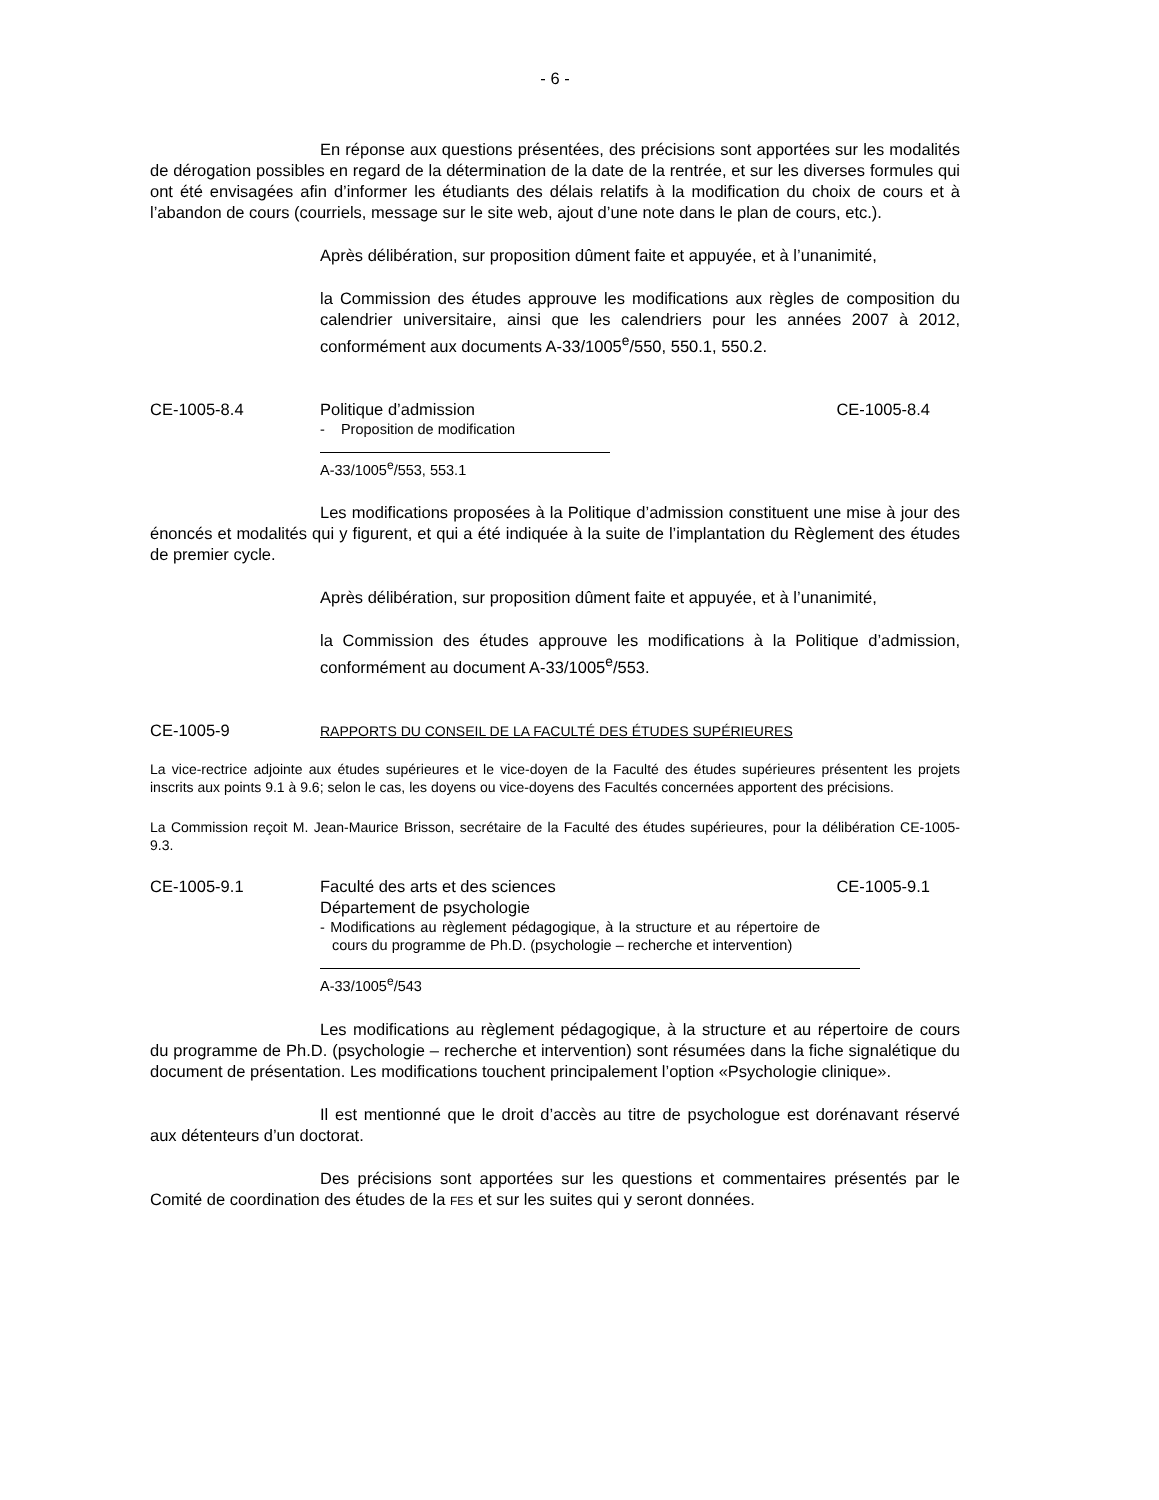- 6 -
En réponse aux questions présentées, des précisions sont apportées sur les modalités de dérogation possibles en regard de la détermination de la date de la rentrée, et sur les diverses formules qui ont été envisagées afin d’informer les étudiants des délais relatifs à la modification du choix de cours et à l’abandon de cours (courriels, message sur le site web, ajout d’une note dans le plan de cours, etc.).
Après délibération, sur proposition dûment faite et appuyée, et à l’unanimité,
la Commission des études approuve les modifications aux règles de composition du calendrier universitaire, ainsi que les calendriers pour les années 2007 à 2012, conformément aux documents A-33/1005<sup>e</sup>/550, 550.1, 550.2.
CE-1005-8.4 Politique d’admission
- Proposition de modification
CE-1005-8.4
A-33/1005<sup>e</sup>/553, 553.1
Les modifications proposées à la Politique d’admission constituent une mise à jour des énoncés et modalités qui y figurent, et qui a été indiquée à la suite de l’implantation du Règlement des études de premier cycle.
Après délibération, sur proposition dûment faite et appuyée, et à l’unanimité,
la Commission des études approuve les modifications à la Politique d’admission, conformément au document A-33/1005<sup>e</sup>/553.
CE-1005-9
RAPPORTS DU CONSEIL DE LA FACULTÉ DES ÉTUDES SUPÉRIEURES
La vice-rectrice adjointe aux études supérieures et le vice-doyen de la Faculté des études supérieures présentent les projets inscrits aux points 9.1 à 9.6; selon le cas, les doyens ou vice-doyens des Facultés concernées apportent des précisions.
La Commission reçoit M. Jean-Maurice Brisson, secrétaire de la Faculté des études supérieures, pour la délibération CE-1005-9.3.
CE-1005-9.1 Faculté des arts et des sciences
Département de psychologie
- Modifications au règlement pédagogique, à la structure et au répertoire de cours du programme de Ph.D. (psychologie – recherche et intervention)
CE-1005-9.1
A-33/1005<sup>e</sup>/543
Les modifications au règlement pédagogique, à la structure et au répertoire de cours du programme de Ph.D. (psychologie – recherche et intervention) sont résumées dans la fiche signalétique du document de présentation. Les modifications touchent principalement l’option «Psychologie clinique».
Il est mentionné que le droit d’accès au titre de psychologue est dorénavant réservé aux détenteurs d’un doctorat.
Des précisions sont apportées sur les questions et commentaires présentés par le Comité de coordination des études de la FES et sur les suites qui y seront données.